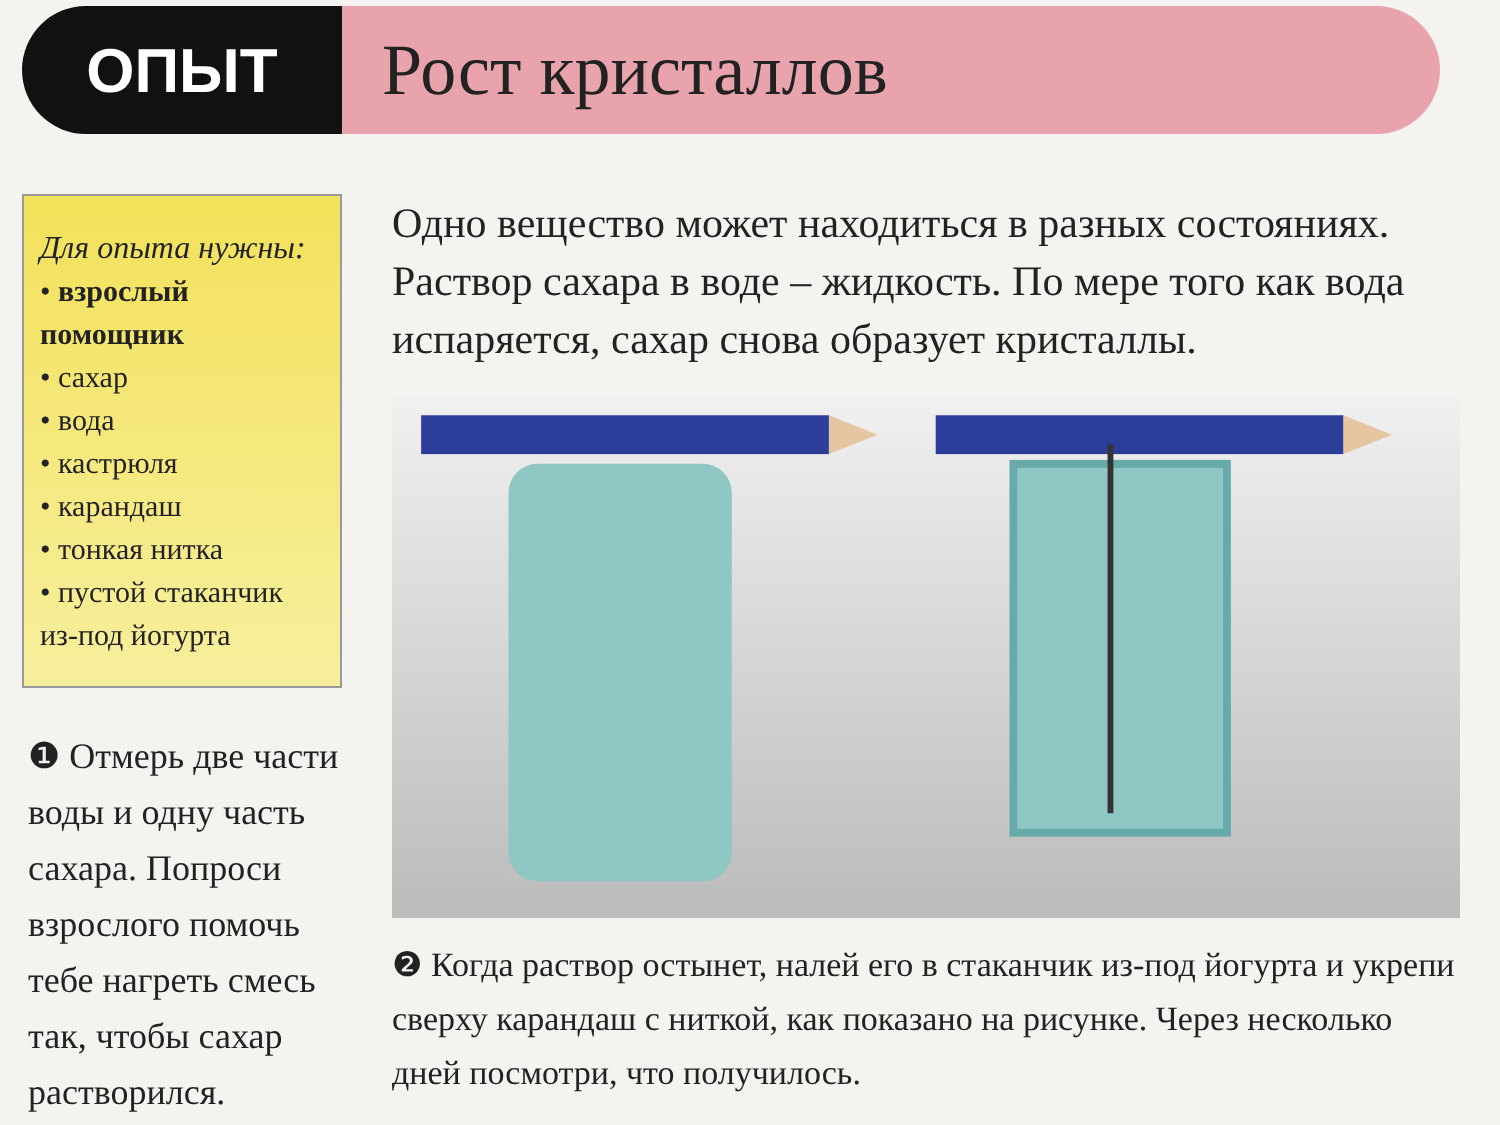ОПЫТ
Рост кристаллов
Для опыта нужны:
• взрослый помощник
• сахар
• вода
• кастрюля
• карандаш
• тонкая нитка
• пустой стаканчик из-под йогурта
❶ Отмерь две части воды и одну часть сахара. Попроси взрослого помочь тебе нагреть смесь так, чтобы сахар растворился.
Одно вещество может находиться в разных состояниях. Раствор сахара в воде – жидкость. По мере того как вода испаряется, сахар снова образует кристаллы.
❷ Когда раствор остынет, налей его в стаканчик из-под йогурта и укрепи сверху карандаш с ниткой, как показано на рисунке. Через несколько дней посмотри, что получилось.